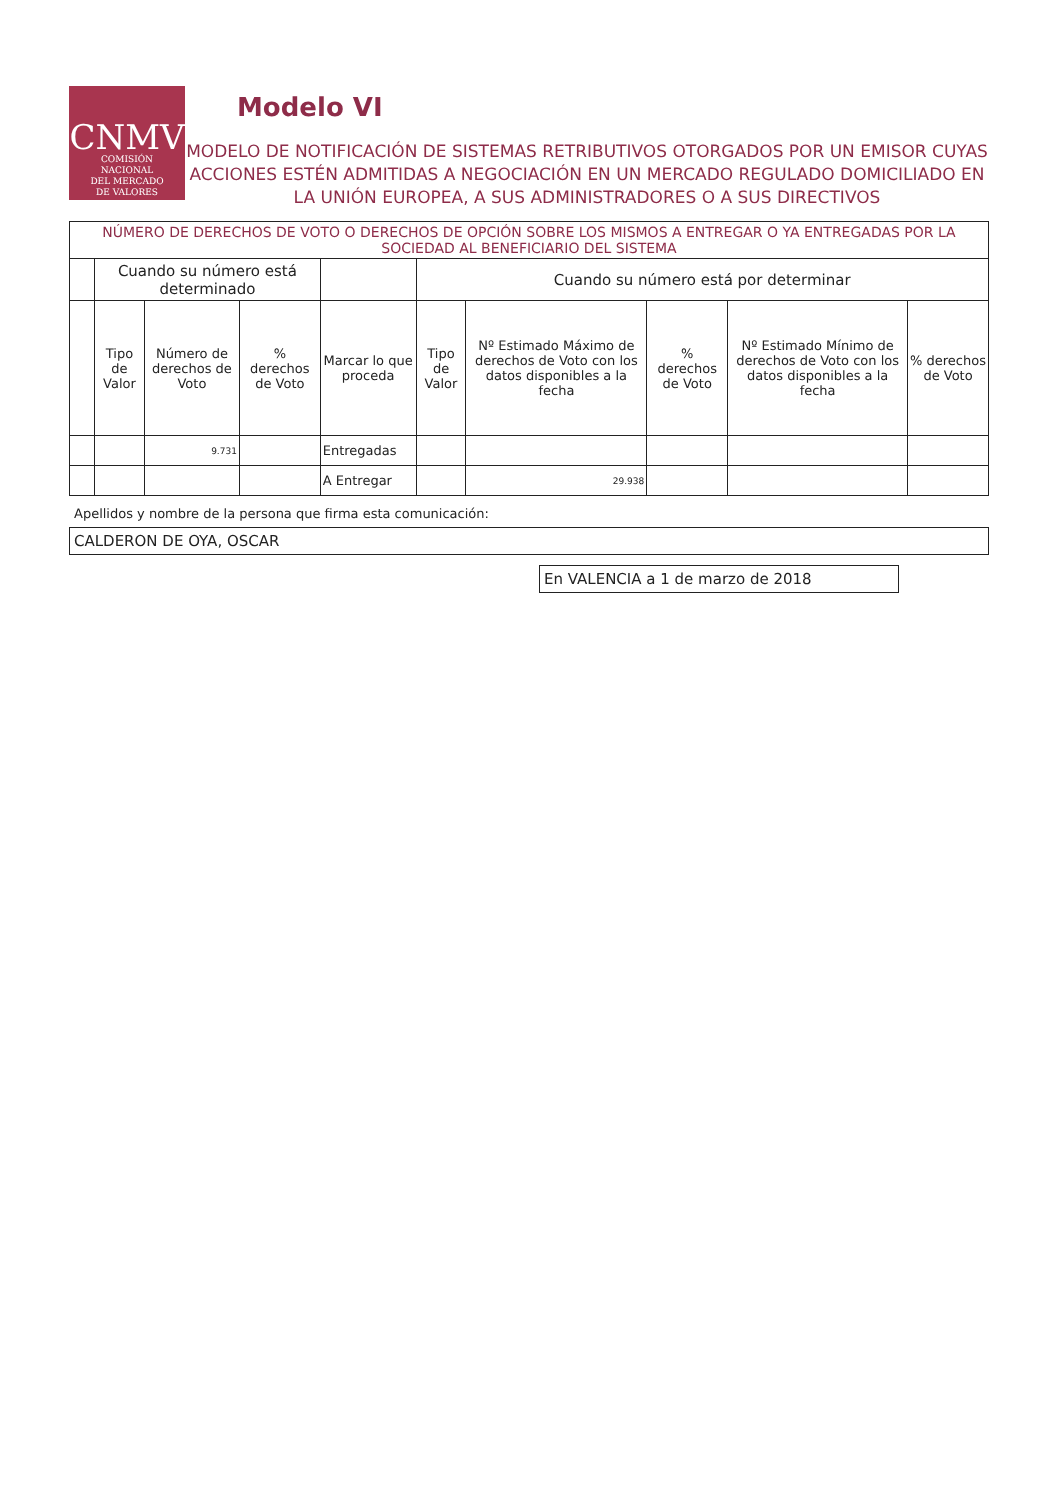CNMV
COMISIÓN
NACIONAL
DEL MERCADO
DE VALORES
Modelo VI
MODELO DE NOTIFICACIÓN DE SISTEMAS RETRIBUTIVOS OTORGADOS POR UN EMISOR CUYAS ACCIONES ESTÉN ADMITIDAS A NEGOCIACIÓN EN UN MERCADO REGULADO DOMICILIADO EN LA UNIÓN EUROPEA, A SUS ADMINISTRADORES O A SUS DIRECTIVOS
| NÚMERO DE DERECHOS DE VOTO O DERECHOS DE OPCIÓN SOBRE LOS MISMOS A ENTREGAR O YA ENTREGADAS POR LA SOCIEDAD AL BENEFICIARIO DEL SISTEMA | | | | | | | | | |
| --- | --- | --- | --- | --- | --- | --- | --- | --- | --- |
| | Cuando su número está determinado | | | | Cuando su número está por determinar | | | | |
| | Tipo de Valor | Número de derechos de Voto | % derechos de Voto | Marcar lo que proceda | Tipo de Valor | Nº Estimado Máximo de derechos de Voto con los datos disponibles a la fecha | % derechos de Voto | Nº Estimado Mínimo de derechos de Voto con los datos disponibles a la fecha | % derechos de Voto |
| | | 9.731 | | Entregadas | | | | | |
| | | | | A Entregar | | 29.938 | | | |
Apellidos y nombre de la persona que firma esta comunicación:
CALDERON DE OYA, OSCAR
En VALENCIA a 1 de marzo de 2018